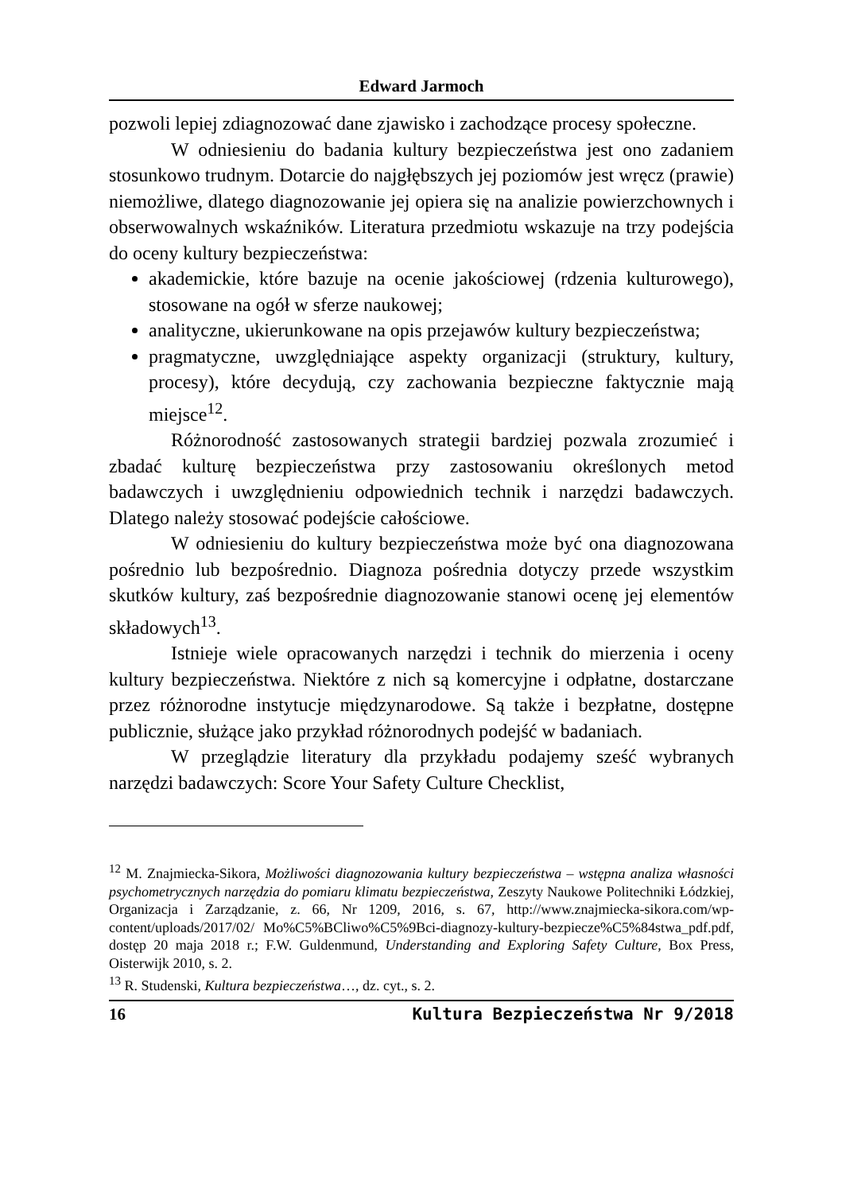Edward Jarmoch
pozwoli lepiej zdiagnozować dane zjawisko i zachodzące procesy społeczne.
W odniesieniu do badania kultury bezpieczeństwa jest ono zadaniem stosunkowo trudnym. Dotarcie do najgłębszych jej poziomów jest wręcz (prawie) niemożliwe, dlatego diagnozowanie jej opiera się na analizie powierzchownych i obserwowalnych wskaźników. Literatura przedmiotu wskazuje na trzy podejścia do oceny kultury bezpieczeństwa:
akademickie, które bazuje na ocenie jakościowej (rdzenia kulturowego), stosowane na ogół w sferze naukowej;
analityczne, ukierunkowane na opis przejawów kultury bezpieczeństwa;
pragmatyczne, uwzględniające aspekty organizacji (struktury, kultury, procesy), które decydują, czy zachowania bezpieczne faktycznie mają miejsce<sup>12</sup>.
Różnorodność zastosowanych strategii bardziej pozwala zrozumieć i zbadać kulturę bezpieczeństwa przy zastosowaniu określonych metod badawczych i uwzględnieniu odpowiednich technik i narzędzi badawczych. Dlatego należy stosować podejście całościowe.
W odniesieniu do kultury bezpieczeństwa może być ona diagnozowana pośrednio lub bezpośrednio. Diagnoza pośrednia dotyczy przede wszystkim skutków kultury, zaś bezpośrednie diagnozowanie stanowi ocenę jej elementów składowych<sup>13</sup>.
Istnieje wiele opracowanych narzędzi i technik do mierzenia i oceny kultury bezpieczeństwa. Niektóre z nich są komercyjne i odpłatne, dostarczane przez różnorodne instytucje międzynarodowe. Są także i bezpłatne, dostępne publicznie, służące jako przykład różnorodnych podejść w badaniach.
W przeglądzie literatury dla przykładu podajemy sześć wybranych narzędzi badawczych: Score Your Safety Culture Checklist,
<sup>12</sup> M. Znajmiecka-Sikora, Możliwości diagnozowania kultury bezpieczeństwa – wstępna analiza własności psychometrycznych narzędzia do pomiaru klimatu bezpieczeństwa, Zeszyty Naukowe Politechniki Łódzkiej, Organizacja i Zarządzanie, z. 66, Nr 1209, 2016, s. 67, http://www.znajmiecka-sikora.com/wp-content/uploads/2017/02/ Mo%C5%BCliwo%C5%9Bci-diagnozy-kultury-bezpiecze%C5%84stwa_pdf.pdf, dostęp 20 maja 2018 r.; F.W. Guldenmund, Understanding and Exploring Safety Culture, Box Press, Oisterwijk 2010, s. 2.
<sup>13</sup> R. Studenski, Kultura bezpieczeństwa…, dz. cyt., s. 2.
16 Kultura Bezpieczeństwa Nr 9/2018